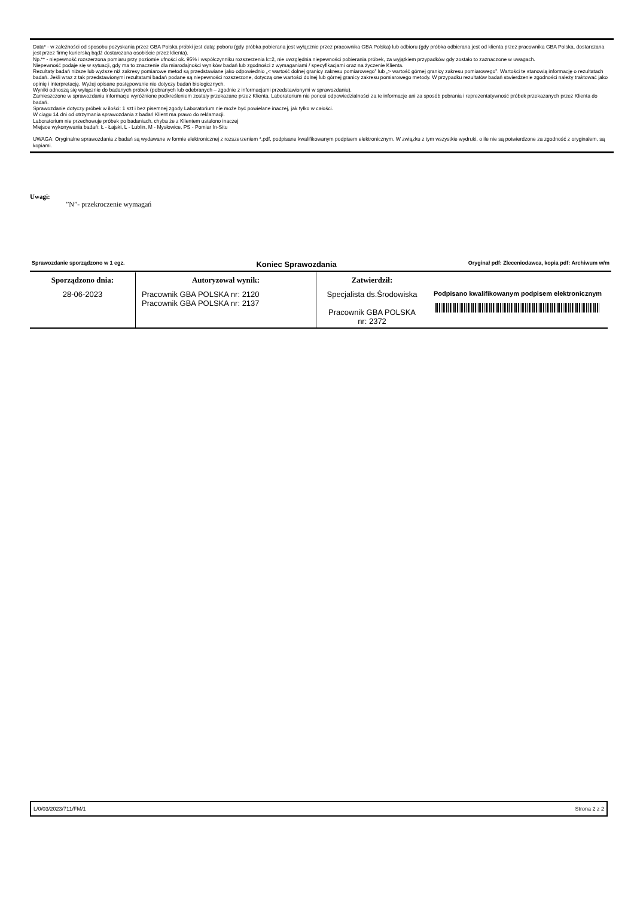Data* - w zależności od sposobu pozyskania przez GBA Polska próbki jest datą: poboru (gdy próbka pobierana jest wyłącznie przez pracownika GBA Polska) lub odbioru (gdy próbka odbierana jest od klienta przez pracownika GBA Polska, dostarczana jest przez firmę kurierską bądź dostarczana osobiście przez klienta).
Np.** - niepewność rozszerzona pomiaru przy poziomie ufności ok. 95% i współczynniku rozszerzenia k=2, nie uwzględnia niepewności pobierania próbek, za wyjątkiem przypadków gdy zostało to zaznaczone w uwagach.
Niepewność podaje się w sytuacji, gdy ma to znaczenie dla miarodajności wyników badań lub zgodności z wymaganiami / specyfikacjami oraz na życzenie Klienta.
Rezultaty badań niższe lub wyższe niż zakresy pomiarowe metod są przedstawiane jako odpowiednio „< wartość dolnej granicy zakresu pomiarowego” lub „> wartość górnej granicy zakresu pomiarowego”. Wartości te stanowią informację o rezultatach badań. Jeśli wraz z tak przedstawionymi rezultatami badań podane są niepewności rozszerzone, dotyczą one wartości dolnej lub górnej granicy zakresu pomiarowego metody. W przypadku rezultatów badań stwierdzenie zgodności należy traktować jako opinię i interpretację. Wyżej opisane postępowanie nie dotyczy badań biologicznych.
Wyniki odnoszą się wyłącznie do badanych próbek (pobranych lub odebranych – zgodnie z informacjami przedstawionymi w sprawozdaniu).
Zamieszczone w sprawozdaniu informacje wyróżnione podkreśleniem zostały przekazane przez Klienta. Laboratorium nie ponosi odpowiedzialności za te informacje ani za sposób pobrania i reprezentatywność próbek przekazanych przez Klienta do badań.
Sprawozdanie dotyczy próbek w ilości: 1 szt i bez pisemnej zgody Laboratorium nie może być powielane inaczej, jak tylko w całości.
W ciągu 14 dni od otrzymania sprawozdania z badań Klient ma prawo do reklamacji.
Laboratorium nie przechowuje próbek po badaniach, chyba że z Klientem ustalono inaczej
Miejsce wykonywania badań: Ł - Łajski, L - Lublin, M - Mysłowice, PS - Pomiar In-Situ
UWAGA: Oryginalne sprawozdania z badań są wydawane w formie elektronicznej z rozszerzeniem *.pdf, podpisane kwalifikowanym podpisem elektronicznym. W związku z tym wszystkie wydruki, o ile nie są potwierdzone za zgodność z oryginałem, są kopiami.
Uwagi:
”N”- przekroczenie wymagań
Sprawozdanie sporządzono w 1 egz. Koniec Sprawozdania Oryginał pdf: Zleceniodawca, kopia pdf: Archiwum w/m
| Sporządzono dnia: | Autoryzował wynik: | Zatwierdził: | |
| --- | --- | --- | --- |
| 28-06-2023 | Pracownik GBA POLSKA nr: 2120 Pracownik GBA POLSKA nr: 2137 | Specjalista ds.Środowiska Pracownik GBA POLSKA nr: 2372 | Podpisano kwalifikowanym podpisem elektronicznym |
L/0/03/2023/711/FM/1 Strona 2 z 2